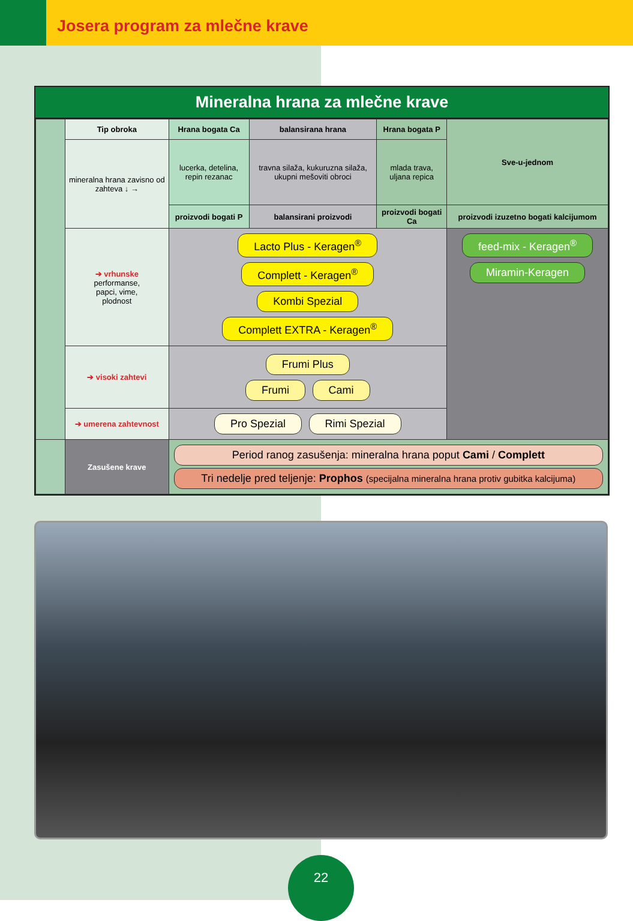Josera program za mlečne krave
Mineralna hrana za mlečne krave
| | Tip obroka | Hrana bogata Ca | balansirana hrana | Hrana bogata P | Sve-u-jednom |
| | mineralna hrana zavisno od zahteva ↓ → | lucerka, detelina, repin rezanac | travna silaža, kukuruzna silaža, ukupni mešoviti obroci | mlada trava, uljana repica | |
| | | proizvodi bogati P | balansirani proizvodi | proizvodi bogati Ca | proizvodi izuzetno bogati kalcijumom |
| | ➔ vrhunske performanse, papci, vime, plodnost | Lacto Plus - Keragen<sup>®</sup> Complett - Keragen<sup>®</sup> Kombi Spezial Complett EXTRA - Keragen<sup>®</sup> | | | feed-mix - Keragen<sup>®</sup> Miramin-Keragen |
| | ➔ visoki zahtevi | Frumi Plus Frumi Cami | | | |
| | ➔ umerena zahtevnost | Pro Spezial Rimi Spezial | | | |
| | Zasušene krave | Period ranog zasušenja: mineralna hrana poput Cami / Complett Tri nedelje pred teljenje: Prophos (specijalna mineralna hrana protiv gubitka kalcijuma) | | | |
22